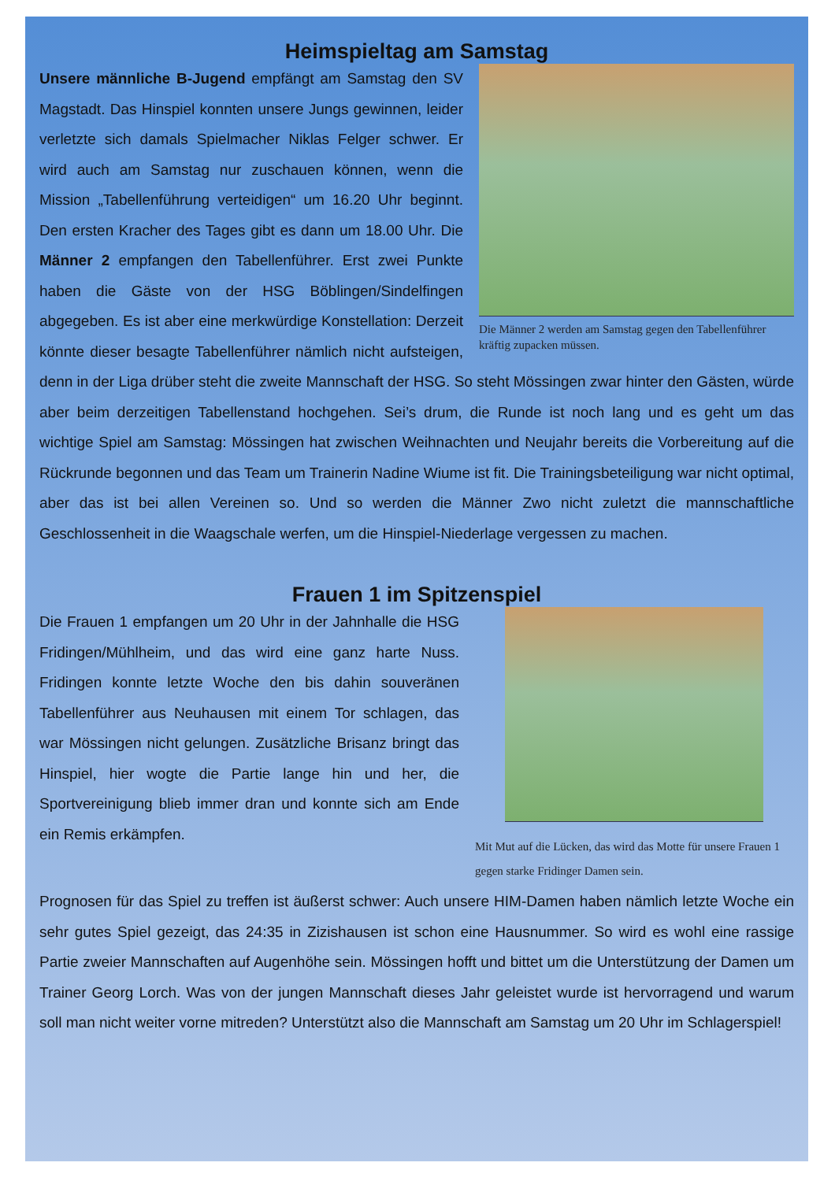Heimspieltag am Samstag
Die Männer 2 werden am Samstag gegen den Tabellenführer kräftig zupacken müssen.
Unsere männliche B-Jugend empfängt am Samstag den SV Magstadt. Das Hinspiel konnten unsere Jungs gewinnen, leider verletzte sich damals Spielmacher Niklas Felger schwer. Er wird auch am Samstag nur zuschauen können, wenn die Mission „Tabellenführung verteidigen“ um 16.20 Uhr beginnt. Den ersten Kracher des Tages gibt es dann um 18.00 Uhr. Die Männer 2 empfangen den Tabellenführer. Erst zwei Punkte haben die Gäste von der HSG Böblingen/Sindelfingen abgegeben. Es ist aber eine merkwürdige Konstellation: Derzeit könnte dieser besagte Tabellenführer nämlich nicht aufsteigen, denn in der Liga drüber steht die zweite Mannschaft der HSG. So steht Mössingen zwar hinter den Gästen, würde aber beim derzeitigen Tabellenstand hochgehen. Sei’s drum, die Runde ist noch lang und es geht um das wichtige Spiel am Samstag: Mössingen hat zwischen Weihnachten und Neujahr bereits die Vorbereitung auf die Rückrunde begonnen und das Team um Trainerin Nadine Wiume ist fit. Die Trainingsbeteiligung war nicht optimal, aber das ist bei allen Vereinen so. Und so werden die Männer Zwo nicht zuletzt die mannschaftliche Geschlossenheit in die Waagschale werfen, um die Hinspiel-Niederlage vergessen zu machen.
Frauen 1 im Spitzenspiel
Mit Mut auf die Lücken, das wird das Motte für unsere Frauen 1 gegen starke Fridinger Damen sein.
Die Frauen 1 empfangen um 20 Uhr in der Jahnhalle die HSG Fridingen/Mühlheim, und das wird eine ganz harte Nuss. Fridingen konnte letzte Woche den bis dahin souveränen Tabellenführer aus Neuhausen mit einem Tor schlagen, das war Mössingen nicht gelungen. Zusätzliche Brisanz bringt das Hinspiel, hier wogte die Partie lange hin und her, die Sportvereinigung blieb immer dran und konnte sich am Ende ein Remis erkämpfen.
Prognosen für das Spiel zu treffen ist äußerst schwer: Auch unsere HIM-Damen haben nämlich letzte Woche ein sehr gutes Spiel gezeigt, das 24:35 in Zizishausen ist schon eine Hausnummer. So wird es wohl eine rassige Partie zweier Mannschaften auf Augenhöhe sein. Mössingen hofft und bittet um die Unterstützung der Damen um Trainer Georg Lorch. Was von der jungen Mannschaft dieses Jahr geleistet wurde ist hervorragend und warum soll man nicht weiter vorne mitreden? Unterstützt also die Mannschaft am Samstag um 20 Uhr im Schlagerspiel!